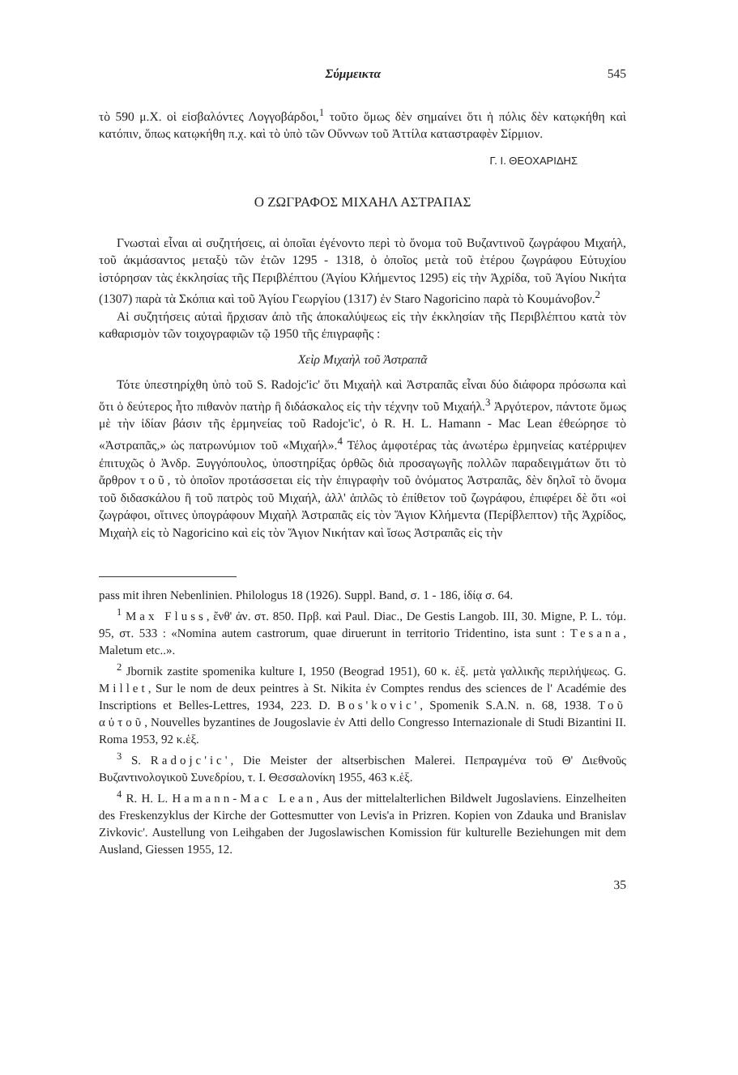Σύμμεικτα 545
τὸ 590 μ.Χ. οἱ εἰσβαλόντες Λογγοβάρδοι,<sup>1</sup> τοῦτο ὅμως δὲν σημαίνει ὅτι ἡ πόλις δὲν κατῳκήθη καὶ κατόπιν, ὅπως κατῳκήθη π.χ. καὶ τὸ ὑπὸ τῶν Οὔννων τοῦ Ἀττίλα καταστραφὲν Σίρμιον.
Γ. Ι. ΘΕΟΧΑΡΙΔΗΣ
Ο ΖΩΓΡΑΦΟΣ ΜΙΧΑΗΛ ΑΣΤΡΑΠΑΣ
Γνωσταὶ εἶναι αἱ συζητήσεις, αἱ ὁποῖαι ἐγένοντο περὶ τὸ ὄνομα τοῦ Βυζαντινοῦ ζωγράφου Μιχαήλ, τοῦ ἀκμάσαντος μεταξὺ τῶν ἐτῶν 1295 - 1318, ὁ ὁποῖος μετὰ τοῦ ἑτέρου ζωγράφου Εὐτυχίου ἱστόρησαν τὰς ἐκκλησίας τῆς Περιβλέπτου (Ἁγίου Κλήμεντος 1295) εἰς τὴν Ἀχρίδα, τοῦ Ἁγίου Νικήτα (1307) παρὰ τὰ Σκόπια καὶ τοῦ Ἁγίου Γεωργίου (1317) ἐν Staro Nagoricino παρὰ τὸ Κουμάνοβον.<sup>2</sup>
Αἱ συζητήσεις αὐταὶ ἤρχισαν ἀπὸ τῆς ἀποκαλύψεως εἰς τὴν ἐκκλησίαν τῆς Περιβλέπτου κατὰ τὸν καθαρισμὸν τῶν τοιχογραφιῶν τῷ 1950 τῆς ἐπιγραφῆς :
Χεὶρ Μιχαὴλ τοῦ Ἀστραπᾶ
Τότε ὑπεστηρίχθη ὑπὸ τοῦ S. Radojc'ic' ὅτι Μιχαὴλ καὶ Ἀστραπᾶς εἶναι δύο διάφορα πρόσωπα καὶ ὅτι ὁ δεύτερος ἦτο πιθανὸν πατὴρ ἢ διδάσκαλος εἰς τὴν τέχνην τοῦ Μιχαήλ.<sup>3</sup> Ἀργότερον, πάντοτε ὅμως μὲ τὴν ἰδίαν βάσιν τῆς ἑρμηνείας τοῦ Radojc'ic', ὁ R. H. L. Hamann - Mac Lean ἐθεώρησε τὸ «Ἀστραπᾶς,» ὡς πατρωνύμιον τοῦ «Μιχαήλ».<sup>4</sup> Τέλος ἀμφοτέρας τὰς ἀνωτέρω ἑρμηνείας κατέρριψεν ἐπιτυχῶς ὁ Ἀνδρ. Ξυγγόπουλος, ὑποστηρίξας ὀρθῶς διὰ προσαγωγῆς πολλῶν παραδειγμάτων ὅτι τὸ ἄρθρον τοῦ, τὸ ὁποῖον προτάσσεται εἰς τὴν ἐπιγραφὴν τοῦ ὀνόματος Ἀστραπᾶς, δὲν δηλοῖ τὸ ὄνομα τοῦ διδασκάλου ἢ τοῦ πατρὸς τοῦ Μιχαήλ, ἀλλ' ἁπλῶς τὸ ἐπίθετον τοῦ ζωγράφου, ἐπιφέρει δὲ ὅτι «οἱ ζωγράφοι, οἵτινες ὑπογράφουν Μιχαὴλ Ἀστραπᾶς εἰς τὸν Ἅγιον Κλήμεντα (Περίβλεπτον) τῆς Ἀχρίδος, Μιχαὴλ εἰς τὸ Nagoricino καὶ εἰς τὸν Ἅγιον Νικήταν καὶ ἴσως Ἀστραπᾶς εἰς τὴν
pass mit ihren Nebenlinien. Philologus 18 (1926). Suppl. Band, σ. 1 - 186, ἰδίᾳ σ. 64.
<sup>1</sup> Max Fluss, ἔνθ' ἀν. στ. 850. Πρβ. καὶ Paul. Diac., De Gestis Langob. III, 30. Migne, P. L. τόμ. 95, στ. 533 : «Nomina autem castrorum, quae diruerunt in territorio Tridentino, ista sunt : Tesana, Maletum etc..».
<sup>2</sup> Jbornik zastite spomenika kulture I, 1950 (Beograd 1951), 60 κ. ἑξ. μετὰ γαλλικῆς περιλήψεως. G. Millet, Sur le nom de deux peintres à St. Nikita ἐν Comptes rendus des sciences de l' Académie des Inscriptions et Belles-Lettres, 1934, 223. D. Bos'kovic', Spomenik S.A.N. n. 68, 1938. Τοῦ αὐτοῦ, Nouvelles byzantines de Jougoslavie ἐν Atti dello Congresso Internazionale di Studi Bizantini II. Roma 1953, 92 κ.ἑξ.
<sup>3</sup> S. Radojc'ic', Die Meister der altserbischen Malerei. Πεπραγμένα τοῦ Θ' Διεθνοῦς Βυζαντινολογικοῦ Συνεδρίου, τ. Ι. Θεσσαλονίκη 1955, 463 κ.ἑξ.
<sup>4</sup> R. H. L. Hamann-Mac Lean, Aus der mittelalterlichen Bildwelt Jugoslaviens. Einzelheiten des Freskenzyklus der Kirche der Gottesmutter von Levis'a in Prizren. Kopien von Zdauka und Branislav Zivkovic'. Austellung von Leihgaben der Jugoslawischen Komission für kulturelle Beziehungen mit dem Ausland, Giessen 1955, 12.
35